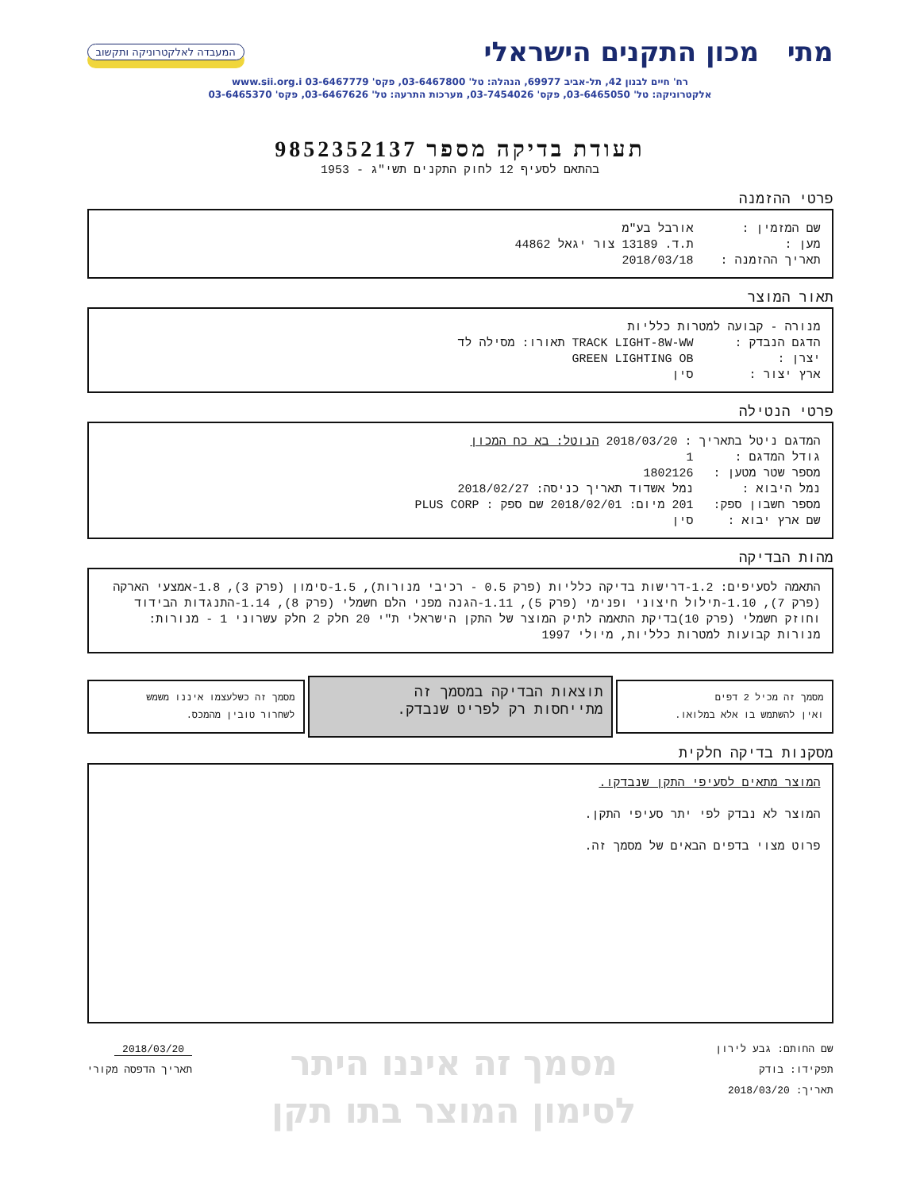מתי מכון התקנים הישראלי
המעבדה לאלקטרוניקה ותקשוב
רח' חיים לבנון 42, תל-אביב 69977, הנהלה: טל' 03-6467800, פקס' 03-6467779 www.sii.org.i
אלקטרוניקה: טל' 03-6465050, פקס' 03-7454026, מערכות התרעה: טל' 03-6467626, פקס' 03-6465370
תעודת בדיקה מספר 9852352137
בהתאם לסעיף 12 לחוק התקנים תשי"ג - 1953
פרטי ההזמנה
שם המזמין : אורבל בע"מ
מען : ת.ד. 13189 צור יגאל 44862
תאריך ההזמנה : 2018/03/18
תאור המוצר
מנורה - קבועה למטרות כלליות
הדגם הנבדק : TRACK LIGHT-8W-WW תאורו: מסילה לד
יצרן : GREEN LIGHTING OB
ארץ יצור : סין
פרטי הנטילה
המדגם ניטל בתאריך : 2018/03/20 הנוטל: בא כח המכון
גודל המדגם : 1
מספר שטר מטען : 1802126
נמל היבוא : נמל אשדוד תאריך כניסה: 2018/02/27
מספר חשבון ספק: 201 מיום: 2018/02/01 שם ספק : PLUS CORP
שם ארץ יבוא : סין
מהות הבדיקה
התאמה לסעיפים: 1.2-דרישות בדיקה כלליות (פרק 0.5 - רכיבי מנורות), 1.5-סימון (פרק 3), 1.8-אמצעי הארקה (פרק 7), 1.10-תילול חיצוני ופנימי (פרק 5), 1.11-הגנה מפני הלם חשמלי (פרק 8), 1.14-התנגדות הבידוד וחוזק חשמלי (פרק 10)בדיקת התאמה לתיק המוצר של התקן הישראלי ת"י 20 חלק 2 חלק עשרוני 1 - מנורות: מנורות קבועות למטרות כלליות, מיולי 1997
מסמך זה מכיל 2 דפים
ואין להשתמש בו אלא במלואו.
תוצאות הבדיקה במסמך זה
מתייחסות רק לפריט שנבדק.
מסמך זה כשלעצמו איננו משמש
לשחרור טובין מהמכס.
מסקנות בדיקה חלקית
המוצר מתאים לסעיפי התקן שנבדקו.
המוצר לא נבדק לפי יתר סעיפי התקן.
פרוט מצוי בדפים הבאים של מסמך זה.
שם החותם: גבע לירון
תפקידו: בודק
תאריך: 2018/03/20
מסמך זה איננו היתר
לסימון המוצר בתו תקן
2018/03/20
תאריך הדפסה מקורי